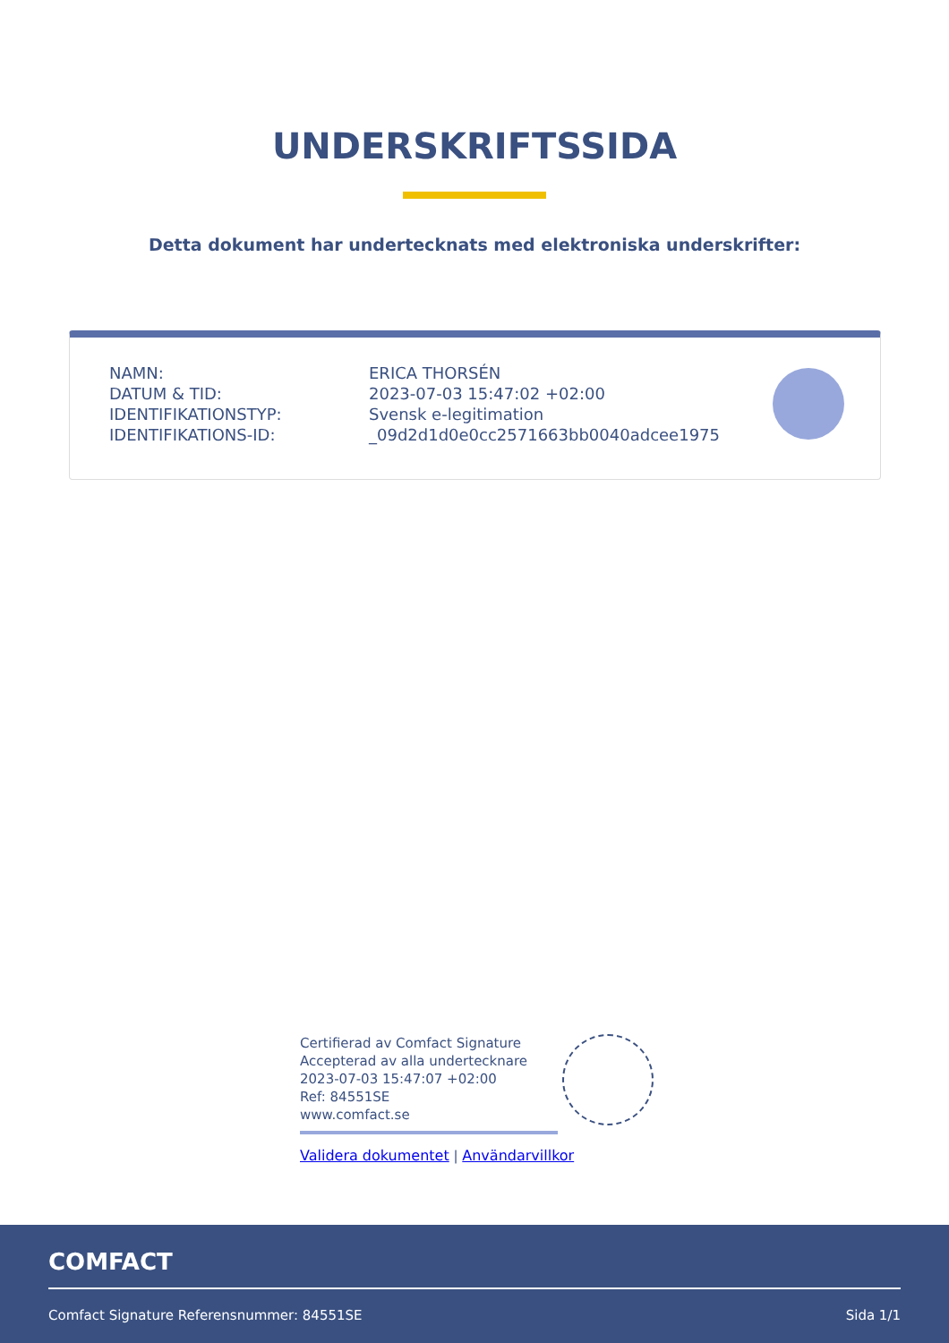UNDERSKRIFTSSIDA
Detta dokument har undertecknats med elektroniska underskrifter:
| NAMN: | ERICA THORSÉN |
| DATUM & TID: | 2023-07-03 15:47:02 +02:00 |
| IDENTIFIKATIONSTYP: | Svensk e-legitimation |
| IDENTIFIKATIONS-ID: | _09d2d1d0e0cc2571663bb0040adcee1975 |
Certifierad av Comfact Signature
Accepterad av alla undertecknare
2023-07-03 15:47:07 +02:00
Ref: 84551SE
www.comfact.se
Validera dokumentet | Användarvillkor
COMFACT
Comfact Signature Referensnummer: 84551SE
Sida 1/1